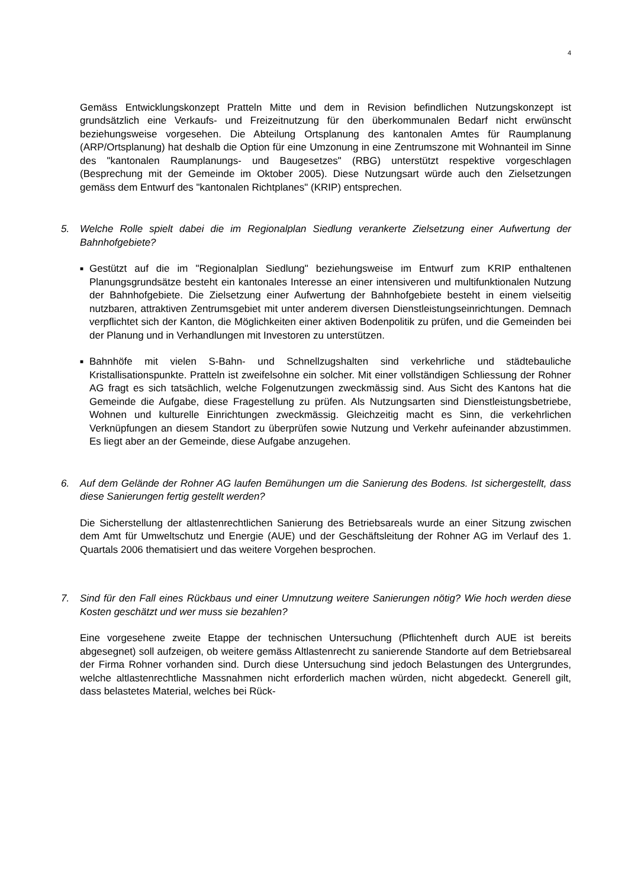4
Gemäss Entwicklungskonzept Pratteln Mitte und dem in Revision befindlichen Nutzungskonzept ist grundsätzlich eine Verkaufs- und Freizeitnutzung für den überkommunalen Bedarf nicht erwünscht beziehungsweise vorgesehen. Die Abteilung Ortsplanung des kantonalen Amtes für Raumplanung (ARP/Ortsplanung) hat deshalb die Option für eine Umzonung in eine Zentrumszone mit Wohnanteil im Sinne des "kantonalen Raumplanungs- und Baugesetzes" (RBG) unterstützt respektive vorgeschlagen (Besprechung mit der Gemeinde im Oktober 2005). Diese Nutzungsart würde auch den Zielsetzungen gemäss dem Entwurf des "kantonalen Richtplanes" (KRIP) entsprechen.
5. Welche Rolle spielt dabei die im Regionalplan Siedlung verankerte Zielsetzung einer Aufwertung der Bahnhofgebiete?
■
Gestützt auf die im "Regionalplan Siedlung" beziehungsweise im Entwurf zum KRIP enthaltenen Planungsgrundsätze besteht ein kantonales Interesse an einer intensiveren und multifunktionalen Nutzung der Bahnhofgebiete. Die Zielsetzung einer Aufwertung der Bahnhofgebiete besteht in einem vielseitig nutzbaren, attraktiven Zentrumsgebiet mit unter anderem diversen Dienstleistungseinrichtungen. Demnach verpflichtet sich der Kanton, die Möglichkeiten einer aktiven Bodenpolitik zu prüfen, und die Gemeinden bei der Planung und in Verhandlungen mit Investoren zu unterstützen.
■
Bahnhöfe mit vielen S-Bahn- und Schnellzugshalten sind verkehrliche und städtebauliche Kristallisationspunkte. Pratteln ist zweifelsohne ein solcher. Mit einer vollständigen Schliessung der Rohner AG fragt es sich tatsächlich, welche Folgenutzungen zweckmässig sind. Aus Sicht des Kantons hat die Gemeinde die Aufgabe, diese Fragestellung zu prüfen. Als Nutzungsarten sind Dienstleistungsbetriebe, Wohnen und kulturelle Einrichtungen zweckmässig. Gleichzeitig macht es Sinn, die verkehrlichen Verknüpfungen an diesem Standort zu überprüfen sowie Nutzung und Verkehr aufeinander abzustimmen. Es liegt aber an der Gemeinde, diese Aufgabe anzugehen.
6. Auf dem Gelände der Rohner AG laufen Bemühungen um die Sanierung des Bodens. Ist sichergestellt, dass diese Sanierungen fertig gestellt werden?
Die Sicherstellung der altlastenrechtlichen Sanierung des Betriebsareals wurde an einer Sitzung zwischen dem Amt für Umweltschutz und Energie (AUE) und der Geschäftsleitung der Rohner AG im Verlauf des 1. Quartals 2006 thematisiert und das weitere Vorgehen besprochen.
7. Sind für den Fall eines Rückbaus und einer Umnutzung weitere Sanierungen nötig? Wie hoch werden diese Kosten geschätzt und wer muss sie bezahlen?
Eine vorgesehene zweite Etappe der technischen Untersuchung (Pflichtenheft durch AUE ist bereits abgesegnet) soll aufzeigen, ob weitere gemäss Altlastenrecht zu sanierende Standorte auf dem Betriebsareal der Firma Rohner vorhanden sind. Durch diese Untersuchung sind jedoch Belastungen des Untergrundes, welche altlastenrechtliche Massnahmen nicht erforderlich machen würden, nicht abgedeckt. Generell gilt, dass belastetes Material, welches bei Rück-